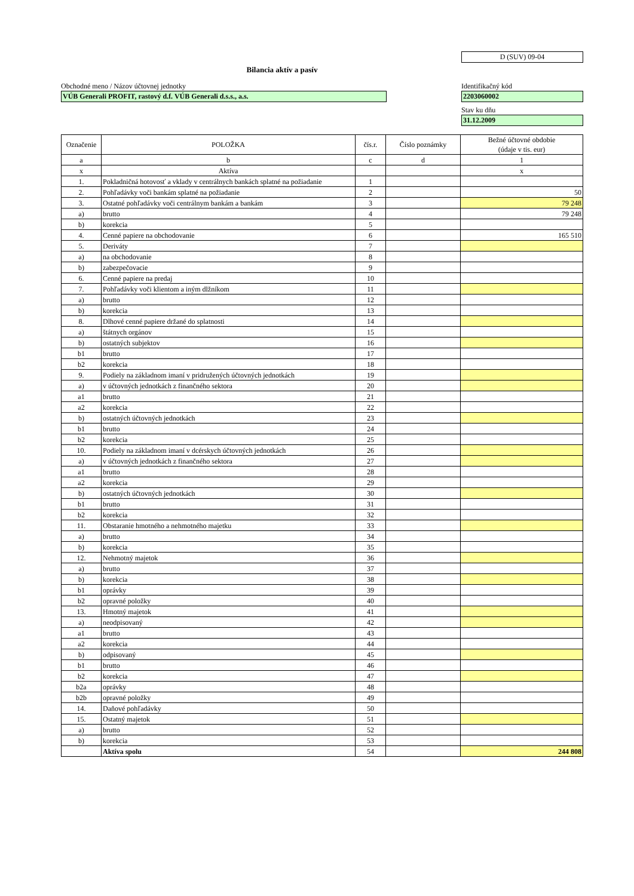D (SUV) 09-04
Bilancia aktív a pasív
Obchodné meno / Názov účtovnej jednotky
VÚB Generali PROFIT, rastový d.f. VÚB Generali d.s.s., a.s.
Identifikačný kód
2203060002
Stav ku dňu
31.12.2009
| Označenie | POLOŽKA | čís.r. | Číslo poznámky | Bežné účtovné obdobie (údaje v tis. eur) |
| --- | --- | --- | --- | --- |
| a | b | c | d | 1 |
| x | Aktíva | | | x |
| 1. | Pokladničná hotovosť a vklady v centrálnych bankách splatné na požiadanie | 1 | | |
| 2. | Pohľadávky voči bankám splatné na požiadanie | 2 | | 50 |
| 3. | Ostatné pohľadávky voči centrálnym bankám a bankám | 3 | | 79 248 |
| a) | brutto | 4 | | 79 248 |
| b) | korekcia | 5 | | |
| 4. | Cenné papiere na obchodovanie | 6 | | 165 510 |
| 5. | Deriváty | 7 | | |
| a) | na obchodovanie | 8 | | |
| b) | zabezpečovacie | 9 | | |
| 6. | Cenné papiere na predaj | 10 | | |
| 7. | Pohľadávky voči klientom a iným dlžníkom | 11 | | |
| a) | brutto | 12 | | |
| b) | korekcia | 13 | | |
| 8. | Dlhové cenné papiere držané do splatnosti | 14 | | |
| a) | štátnych orgánov | 15 | | |
| b) | ostatných subjektov | 16 | | |
| b1 | brutto | 17 | | |
| b2 | korekcia | 18 | | |
| 9. | Podiely na základnom imaní v pridružených účtovných jednotkách | 19 | | |
| a) | v účtovných jednotkách z finančného sektora | 20 | | |
| a1 | brutto | 21 | | |
| a2 | korekcia | 22 | | |
| b) | ostatných účtovných jednotkách | 23 | | |
| b1 | brutto | 24 | | |
| b2 | korekcia | 25 | | |
| 10. | Podiely na základnom imaní v dcérskych účtovných jednotkách | 26 | | |
| a) | v účtovných jednotkách z finančného sektora | 27 | | |
| a1 | brutto | 28 | | |
| a2 | korekcia | 29 | | |
| b) | ostatných účtovných jednotkách | 30 | | |
| b1 | brutto | 31 | | |
| b2 | korekcia | 32 | | |
| 11. | Obstaranie hmotného a nehmotného majetku | 33 | | |
| a) | brutto | 34 | | |
| b) | korekcia | 35 | | |
| 12. | Nehmotný majetok | 36 | | |
| a) | brutto | 37 | | |
| b) | korekcia | 38 | | |
| b1 | oprávky | 39 | | |
| b2 | opravné položky | 40 | | |
| 13. | Hmotný majetok | 41 | | |
| a) | neodpisovaný | 42 | | |
| a1 | brutto | 43 | | |
| a2 | korekcia | 44 | | |
| b) | odpisovaný | 45 | | |
| b1 | brutto | 46 | | |
| b2 | korekcia | 47 | | |
| b2a | oprávky | 48 | | |
| b2b | opravné položky | 49 | | |
| 14. | Daňové pohľadávky | 50 | | |
| 15. | Ostatný majetok | 51 | | |
| a) | brutto | 52 | | |
| b) | korekcia | 53 | | |
| | Aktíva spolu | 54 | | 244 808 |